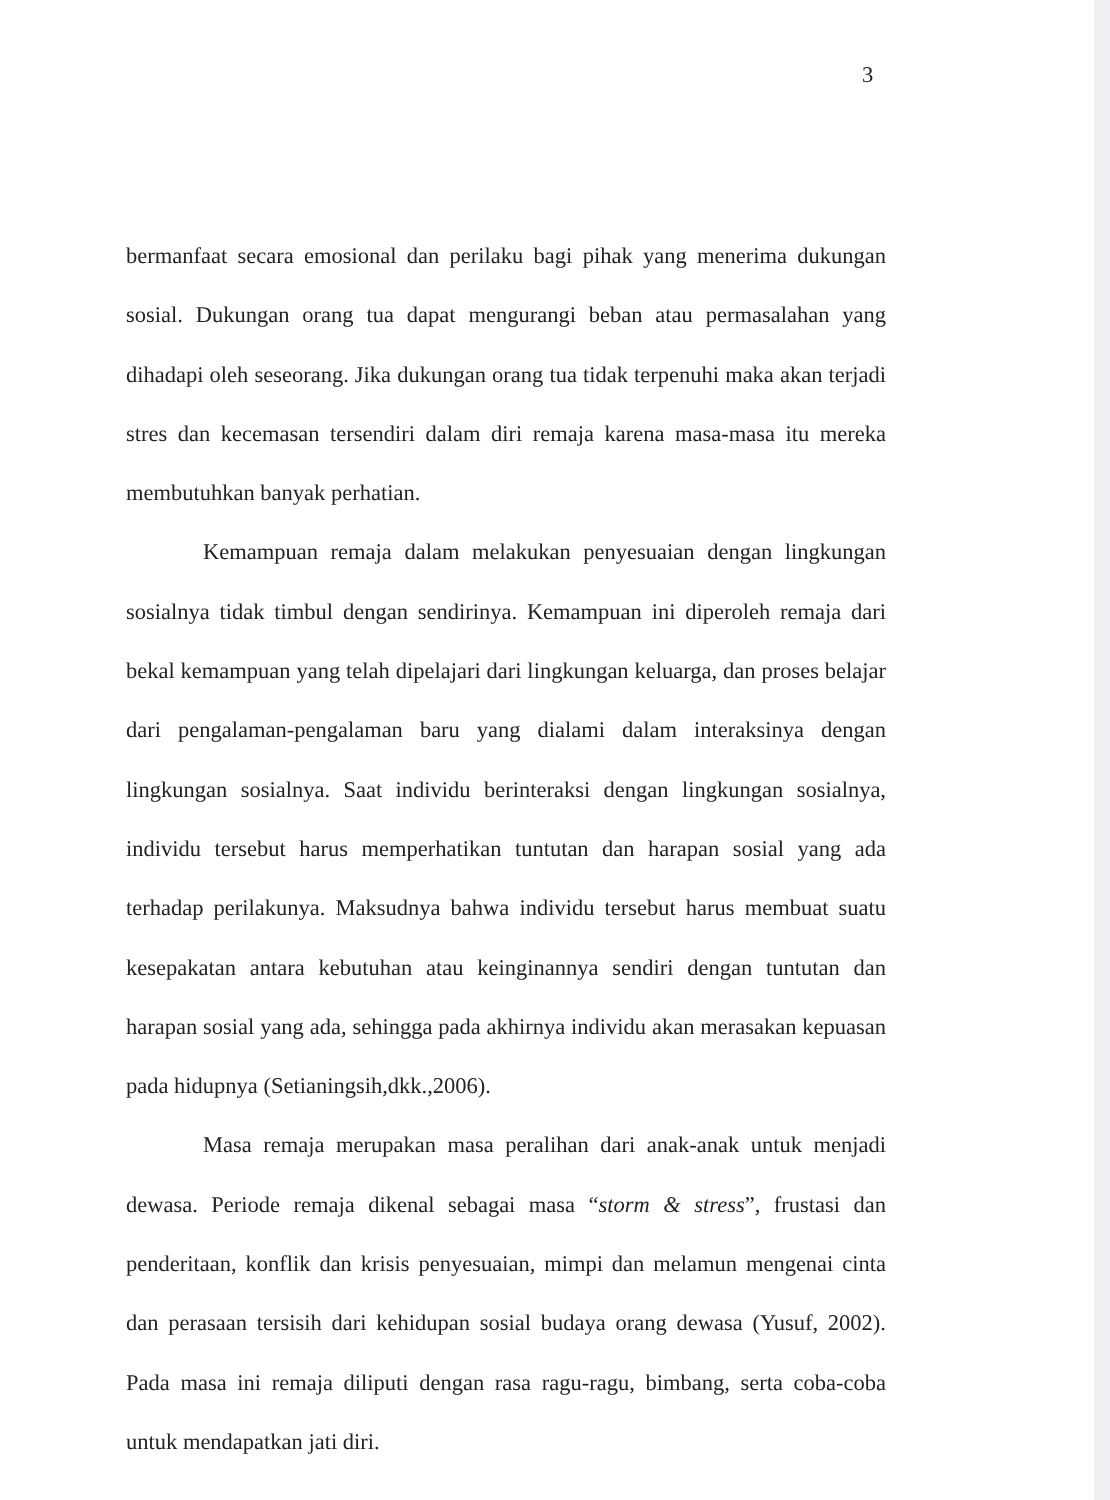3
bermanfaat secara emosional dan perilaku bagi pihak yang menerima dukungan sosial. Dukungan orang tua dapat mengurangi beban atau permasalahan yang dihadapi oleh seseorang. Jika dukungan orang tua tidak terpenuhi maka akan terjadi stres dan kecemasan tersendiri dalam diri remaja karena masa-masa itu mereka membutuhkan banyak perhatian.
Kemampuan remaja dalam melakukan penyesuaian dengan lingkungan sosialnya tidak timbul dengan sendirinya. Kemampuan ini diperoleh remaja dari bekal kemampuan yang telah dipelajari dari lingkungan keluarga, dan proses belajar dari pengalaman-pengalaman baru yang dialami dalam interaksinya dengan lingkungan sosialnya. Saat individu berinteraksi dengan lingkungan sosialnya, individu tersebut harus memperhatikan tuntutan dan harapan sosial yang ada terhadap perilakunya. Maksudnya bahwa individu tersebut harus membuat suatu kesepakatan antara kebutuhan atau keinginannya sendiri dengan tuntutan dan harapan sosial yang ada, sehingga pada akhirnya individu akan merasakan kepuasan pada hidupnya (Setianingsih,dkk.,2006).
Masa remaja merupakan masa peralihan dari anak-anak untuk menjadi dewasa. Periode remaja dikenal sebagai masa “storm & stress”, frustasi dan penderitaan, konflik dan krisis penyesuaian, mimpi dan melamun mengenai cinta dan perasaan tersisih dari kehidupan sosial budaya orang dewasa (Yusuf, 2002). Pada masa ini remaja diliputi dengan rasa ragu-ragu, bimbang, serta coba-coba untuk mendapatkan jati diri.